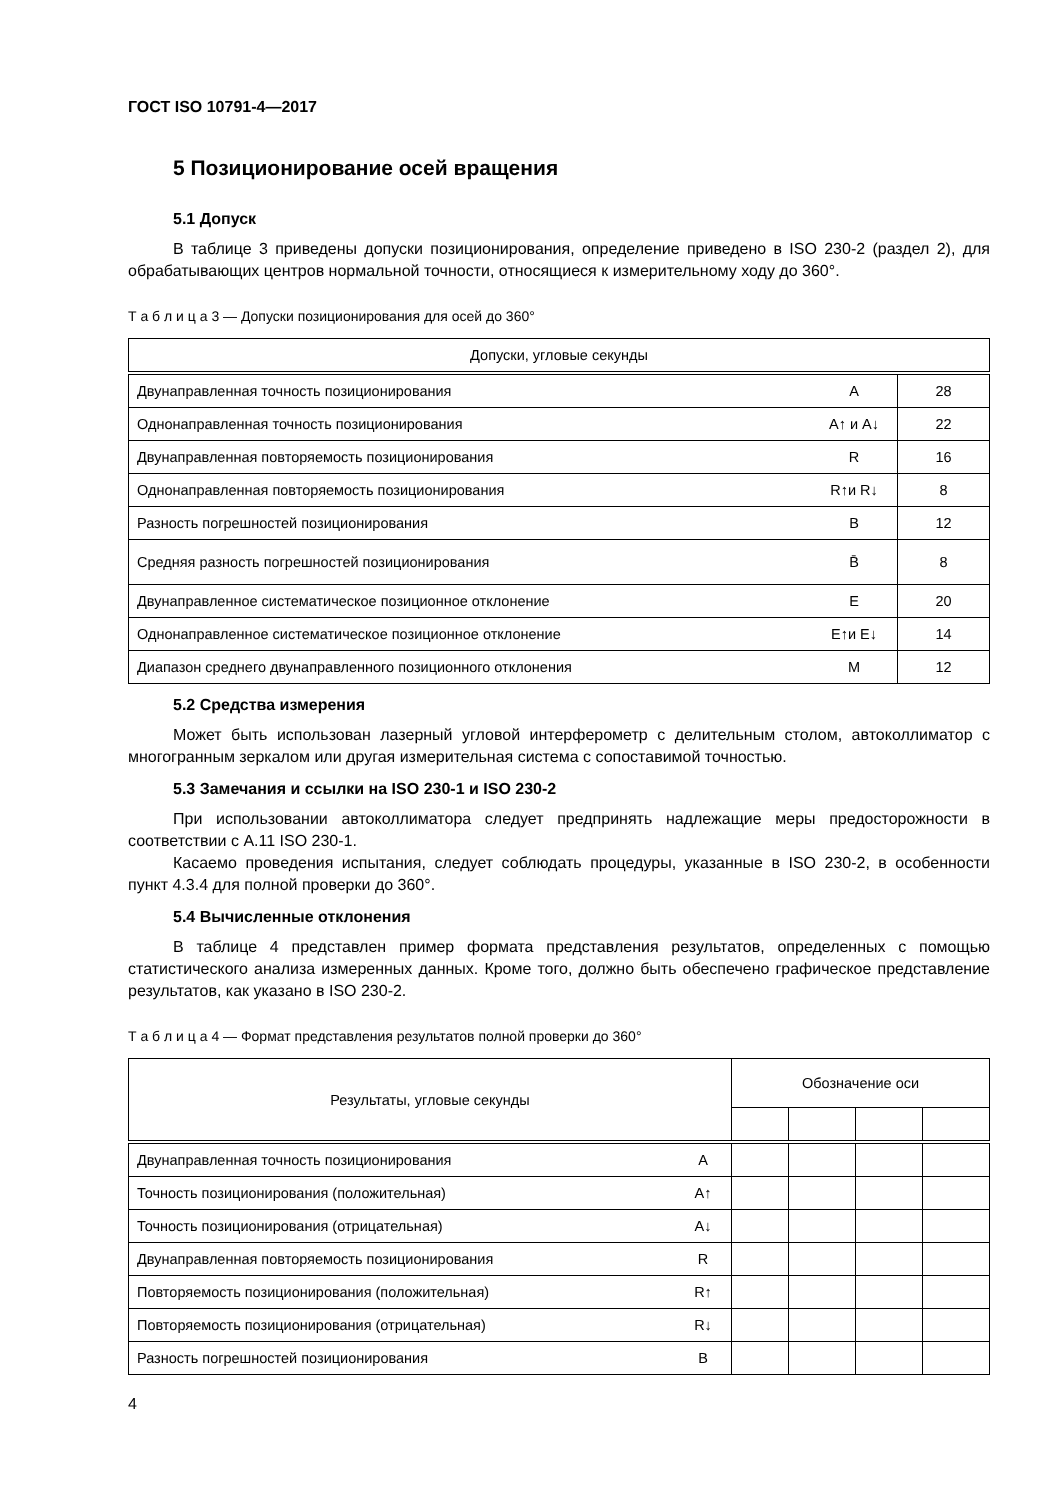ГОСТ ISO 10791-4—2017
5 Позиционирование осей вращения
5.1 Допуск
В таблице 3 приведены допуски позиционирования, определение приведено в ISO 230-2 (раздел 2), для обрабатывающих центров нормальной точности, относящиеся к измерительному ходу до 360°.
Т а б л и ц а 3 — Допуски позиционирования для осей до 360°
| Допуски, угловые секунды | | |
| --- | --- | --- |
| Двунаправленная точность позиционирования | A | 28 |
| Однонаправленная точность позиционирования | A↑ и A↓ | 22 |
| Двунаправленная повторяемость позиционирования | R | 16 |
| Однонаправленная повторяемость позиционирования | R↑и R↓ | 8 |
| Разность погрешностей позиционирования | B | 12 |
| Средняя разность погрешностей позиционирования | B̄ | 8 |
| Двунаправленное систематическое позиционное отклонение | E | 20 |
| Однонаправленное систематическое позиционное отклонение | E↑и E↓ | 14 |
| Диапазон среднего двунаправленного позиционного отклонения | M | 12 |
5.2 Средства измерения
Может быть использован лазерный угловой интерферометр с делительным столом, автоколлиматор с многогранным зеркалом или другая измерительная система с сопоставимой точностью.
5.3 Замечания и ссылки на ISO 230-1 и ISO 230-2
При использовании автоколлиматора следует предпринять надлежащие меры предосторожности в соответствии с A.11 ISO 230-1.
Касаемо проведения испытания, следует соблюдать процедуры, указанные в ISO 230-2, в особенности пункт 4.3.4 для полной проверки до 360°.
5.4 Вычисленные отклонения
В таблице 4 представлен пример формата представления результатов, определенных с помощью статистического анализа измеренных данных. Кроме того, должно быть обеспечено графическое представление результатов, как указано в ISO 230-2.
Т а б л и ц а 4 — Формат представления результатов полной проверки до 360°
| Результаты, угловые секунды | | Обозначение оси | | | |
| --- | --- | --- | --- | --- | --- |
| Двунаправленная точность позиционирования | A | | | | |
| Точность позиционирования (положительная) | A↑ | | | | |
| Точность позиционирования (отрицательная) | A↓ | | | | |
| Двунаправленная повторяемость позиционирования | R | | | | |
| Повторяемость позиционирования (положительная) | R↑ | | | | |
| Повторяемость позиционирования (отрицательная) | R↓ | | | | |
| Разность погрешностей позиционирования | B | | | | |
4